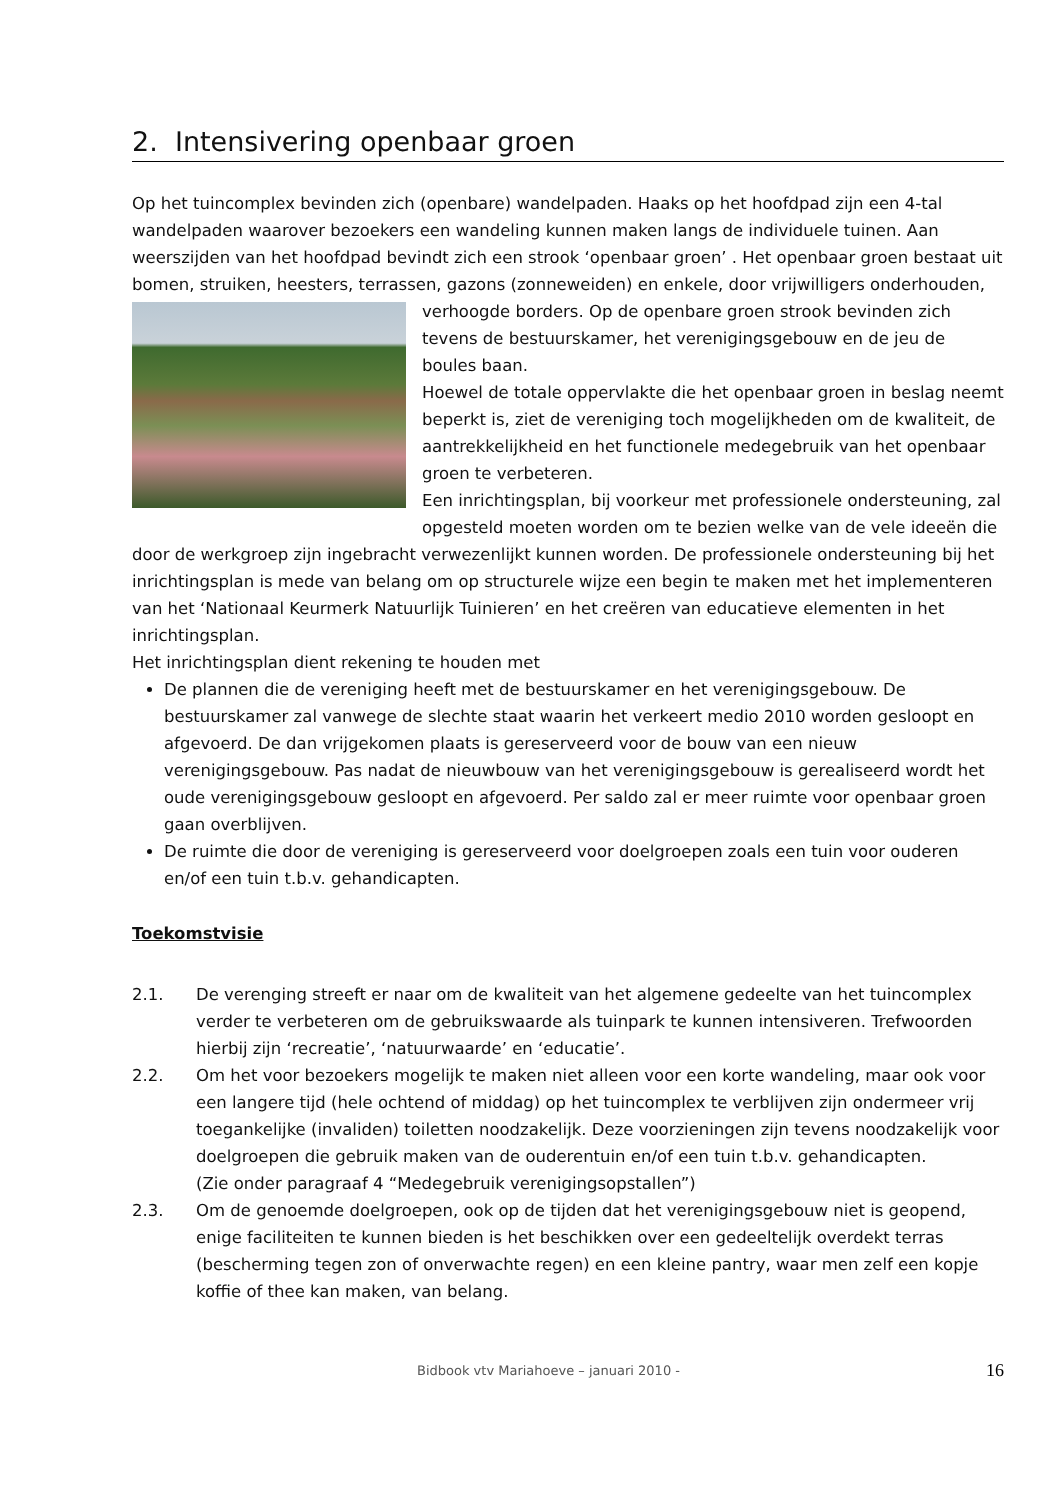2. Intensivering openbaar groen
Op het tuincomplex bevinden zich (openbare) wandelpaden. Haaks op het hoofdpad zijn een 4-tal wandelpaden waarover bezoekers een wandeling kunnen maken langs de individuele tuinen. Aan weerszijden van het hoofdpad bevindt zich een strook ‘openbaar groen’ . Het openbaar groen bestaat uit bomen, struiken, heesters, terrassen, gazons (zonneweiden) en enkele, door vrijwilligers onderhouden, verhoogde borders. Op de openbare groen strook bevinden zich tevens de bestuurskamer, het verenigingsgebouw en de jeu de boules baan.
Hoewel de totale oppervlakte die het openbaar groen in beslag neemt beperkt is, ziet de vereniging toch mogelijkheden om de kwaliteit, de aantrekkelijkheid en het functionele medegebruik van het openbaar groen te verbeteren.
Een inrichtingsplan, bij voorkeur met professionele ondersteuning, zal opgesteld moeten worden om te bezien welke van de vele ideeën die door de werkgroep zijn ingebracht verwezenlijkt kunnen worden. De professionele ondersteuning bij het inrichtingsplan is mede van belang om op structurele wijze een begin te maken met het implementeren van het ‘Nationaal Keurmerk Natuurlijk Tuinieren’ en het creëren van educatieve elementen in het inrichtingsplan.
Het inrichtingsplan dient rekening te houden met
De plannen die de vereniging heeft met de bestuurskamer en het verenigingsgebouw. De bestuurskamer zal vanwege de slechte staat waarin het verkeert medio 2010 worden gesloopt en afgevoerd. De dan vrijgekomen plaats is gereserveerd voor de bouw van een nieuw verenigingsgebouw. Pas nadat de nieuwbouw van het verenigingsgebouw is gerealiseerd wordt het oude verenigingsgebouw gesloopt en afgevoerd. Per saldo zal er meer ruimte voor openbaar groen gaan overblijven.
De ruimte die door de vereniging is gereserveerd voor doelgroepen zoals een tuin voor ouderen en/of een tuin t.b.v. gehandicapten.
Toekomstvisie
2.1. De verenging streeft er naar om de kwaliteit van het algemene gedeelte van het tuincomplex verder te verbeteren om de gebruikswaarde als tuinpark te kunnen intensiveren. Trefwoorden hierbij zijn ‘recreatie’, ‘natuurwaarde’ en ‘educatie’.
2.2. Om het voor bezoekers mogelijk te maken niet alleen voor een korte wandeling, maar ook voor een langere tijd (hele ochtend of middag) op het tuincomplex te verblijven zijn ondermeer vrij toegankelijke (invaliden) toiletten noodzakelijk. Deze voorzieningen zijn tevens noodzakelijk voor doelgroepen die gebruik maken van de ouderentuin en/of een tuin t.b.v. gehandicapten.
(Zie onder paragraaf 4 “Medegebruik verenigingsopstallen”)
2.3. Om de genoemde doelgroepen, ook op de tijden dat het verenigingsgebouw niet is geopend, enige faciliteiten te kunnen bieden is het beschikken over een gedeeltelijk overdekt terras (bescherming tegen zon of onverwachte regen) en een kleine pantry, waar men zelf een kopje koffie of thee kan maken, van belang.
Bidbook vtv Mariahoeve – januari 2010 - 16